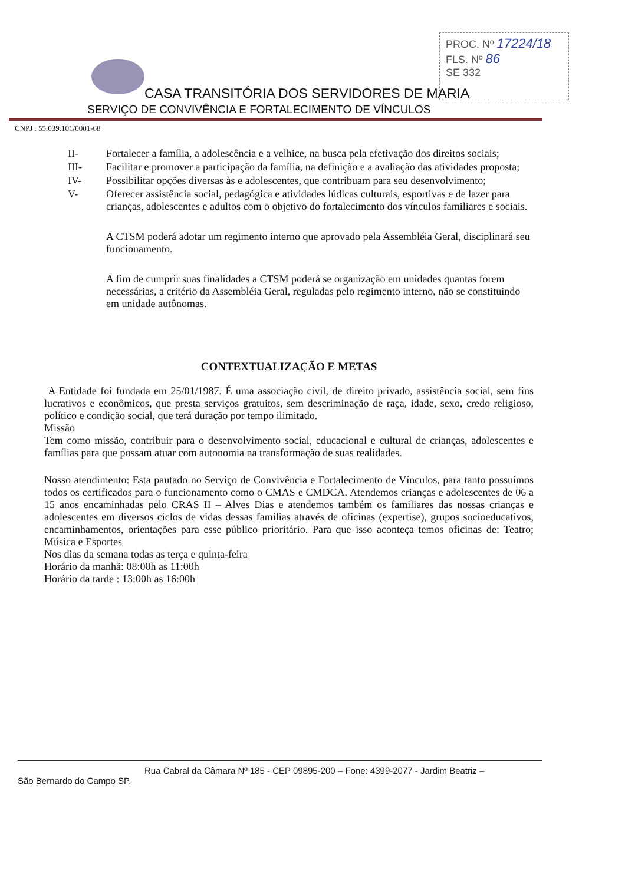PROC. Nº 17224/18
FLS. Nº 86
SE 332
CASA TRANSITÓRIA DOS SERVIDORES DE MARIA
SERVIÇO DE CONVIVÊNCIA E FORTALECIMENTO DE VÍNCULOS
CNPJ . 55.039.101/0001-68
II- Fortalecer a família, a adolescência e a velhice, na busca pela efetivação dos direitos sociais;
III- Facilitar e promover a participação da família, na definição e a avaliação das atividades proposta;
IV- Possibilitar opções diversas às e adolescentes, que contribuam para seu desenvolvimento;
V- Oferecer assistência social, pedagógica e atividades lúdicas culturais, esportivas e de lazer para crianças, adolescentes e adultos com o objetivo do fortalecimento dos vínculos familiares e sociais.
A CTSM poderá adotar um regimento interno que aprovado pela Assembléia Geral, disciplinará seu funcionamento.
A fim de cumprir suas finalidades a CTSM poderá se organização em unidades quantas forem necessárias, a critério da Assembléia Geral, reguladas pelo regimento interno, não se constituindo em unidade autônomas.
CONTEXTUALIZAÇÃO E METAS
A Entidade foi fundada em 25/01/1987. É uma associação civil, de direito privado, assistência social, sem fins lucrativos e econômicos, que presta serviços gratuitos, sem descriminação de raça, idade, sexo, credo religioso, político e condição social, que terá duração por tempo ilimitado.
Missão
Tem como missão, contribuir para o desenvolvimento social, educacional e cultural de crianças, adolescentes e famílias para que possam atuar com autonomia na transformação de suas realidades.
Nosso atendimento: Esta pautado no Serviço de Convivência e Fortalecimento de Vínculos, para tanto possuímos todos os certificados para o funcionamento como o CMAS e CMDCA. Atendemos crianças e adolescentes de 06 a 15 anos encaminhadas pelo CRAS II – Alves Dias e atendemos também os familiares das nossas crianças e adolescentes em diversos ciclos de vidas dessas famílias através de oficinas (expertise), grupos socioeducativos, encaminhamentos, orientações para esse público prioritário. Para que isso aconteça temos oficinas de: Teatro; Música e Esportes
Nos dias da semana todas as terça e quinta-feira
Horário da manhã: 08:00h as 11:00h
Horário da tarde : 13:00h as 16:00h
Rua Cabral da Câmara Nº 185 - CEP 09895-200 – Fone: 4399-2077 - Jardim Beatriz –
São Bernardo do Campo SP.